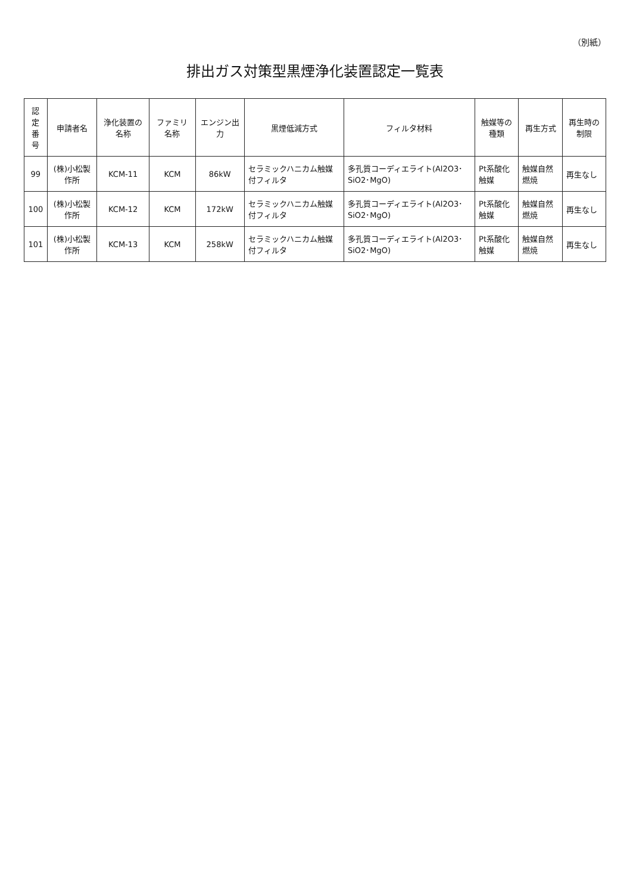（別紙）
排出ガス対策型黒煙浄化装置認定一覧表
| 認定 番号 | 申請者名 | 浄化装置の名称 | ファミリ名称 | エンジン出力 | 黒煙低減方式 | フィルタ材料 | 触媒等の種類 | 再生方式 | 再生時の制限 |
| --- | --- | --- | --- | --- | --- | --- | --- | --- | --- |
| 99 | (株)小松製作所 | KCM-11 | KCM | 86kW | セラミックハニカム触媒付フィルタ | 多孔質コーディエライト(Al2O3･SiO2･MgO) | Pt系酸化触媒 | 触媒自然燃焼 | 再生なし |
| 100 | (株)小松製作所 | KCM-12 | KCM | 172kW | セラミックハニカム触媒付フィルタ | 多孔質コーディエライト(Al2O3･SiO2･MgO) | Pt系酸化触媒 | 触媒自然燃焼 | 再生なし |
| 101 | (株)小松製作所 | KCM-13 | KCM | 258kW | セラミックハニカム触媒付フィルタ | 多孔質コーディエライト(Al2O3･SiO2･MgO) | Pt系酸化触媒 | 触媒自然燃焼 | 再生なし |